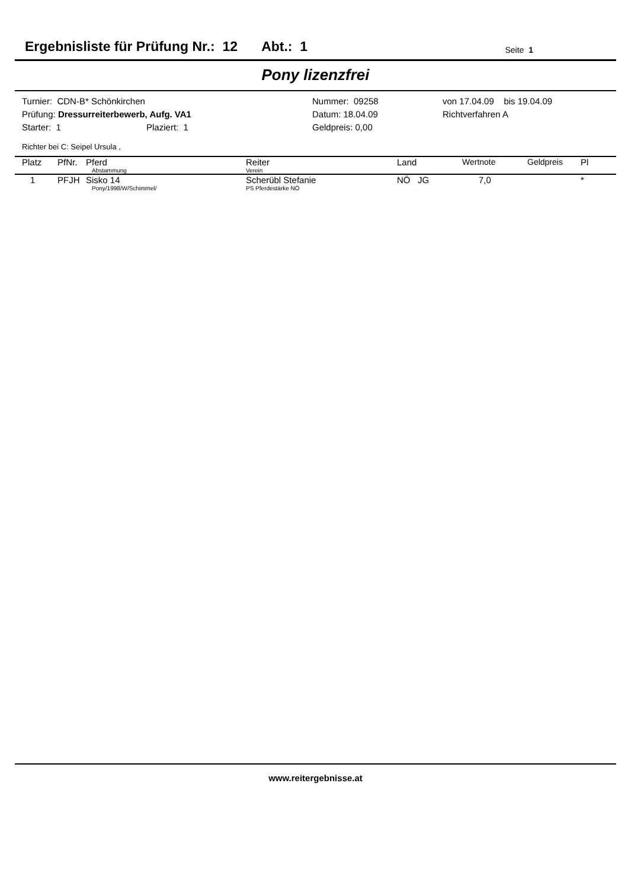Ergebnisliste für Prüfung Nr.: 12 Abt.: 1 Seite 1
Pony lizenzfrei
Turnier: CDN-B* Schönkirchen
Prüfung: Dressurreiterbewerb, Aufg. VA1
Starter: 1 Plaziert: 1
Nummer: 09258
Datum: 18.04.09
Geldpreis: 0,00
von 17.04.09 bis 19.04.09
Richtverfahren A
Richter bei C: Seipel Ursula ,
| Platz | PfNr. | Pferd Abstammung | Reiter Verein | Land | Wertnote | Geldpreis | Pl |
| --- | --- | --- | --- | --- | --- | --- | --- |
| 1 | PFJH | Sisko 14 Pony/1998/W/Schimmel/ | Scherübl Stefanie PS Pferdestärke NÖ | NÖ JG | 7,0 | | * |
www.reitergebnisse.at